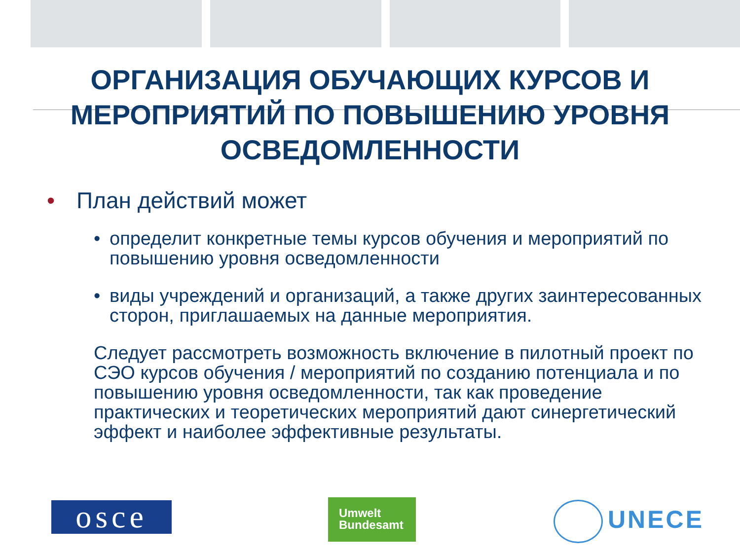ОРГАНИЗАЦИЯ ОБУЧАЮЩИХ КУРСОВ И МЕРОПРИЯТИЙ ПО ПОВЫШЕНИЮ УРОВНЯ ОСВЕДОМЛЕННОСТИ
• План действий может
• определит конкретные темы курсов обучения и мероприятий по повышению уровня осведомленности
• виды учреждений и организаций, а также других заинтересованных сторон, приглашаемых на данные мероприятия.
Следует рассмотреть возможность включение в пилотный проект по СЭО курсов обучения / мероприятий по созданию потенциала и по повышению уровня осведомленности, так как проведение практических и теоретических мероприятий дают синергетический эффект и наиболее эффективные результаты.
osce
Umwelt
Bundesamt
UNECE